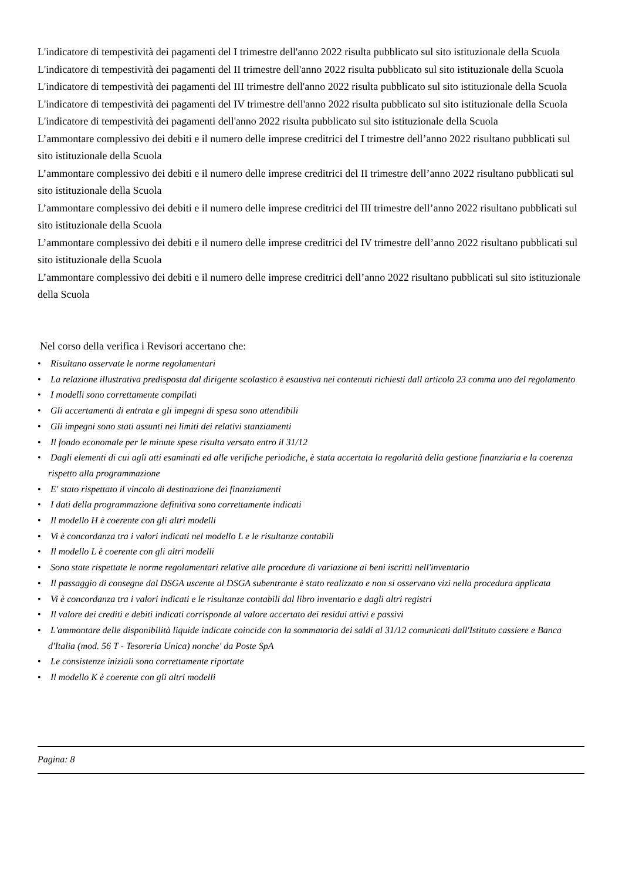L'indicatore di tempestività dei pagamenti del I trimestre dell'anno 2022 risulta pubblicato sul sito istituzionale della Scuola
L'indicatore di tempestività dei pagamenti del II trimestre dell'anno 2022 risulta pubblicato sul sito istituzionale della Scuola
L'indicatore di tempestività dei pagamenti del III trimestre dell'anno 2022 risulta pubblicato sul sito istituzionale della Scuola
L'indicatore di tempestività dei pagamenti del IV trimestre dell'anno 2022 risulta pubblicato sul sito istituzionale della Scuola
L'indicatore di tempestività dei pagamenti dell'anno 2022 risulta pubblicato sul sito istituzionale della Scuola
L’ammontare complessivo dei debiti e il numero delle imprese creditrici del I trimestre dell’anno 2022 risultano pubblicati sul sito istituzionale della Scuola
L’ammontare complessivo dei debiti e il numero delle imprese creditrici del II trimestre dell’anno 2022 risultano pubblicati sul sito istituzionale della Scuola
L’ammontare complessivo dei debiti e il numero delle imprese creditrici del III trimestre dell’anno 2022 risultano pubblicati sul sito istituzionale della Scuola
L’ammontare complessivo dei debiti e il numero delle imprese creditrici del IV trimestre dell’anno 2022 risultano pubblicati sul sito istituzionale della Scuola
L’ammontare complessivo dei debiti e il numero delle imprese creditrici dell’anno 2022 risultano pubblicati sul sito istituzionale della Scuola
Nel corso della verifica i Revisori accertano che:
• Risultano osservate le norme regolamentari
• La relazione illustrativa predisposta dal dirigente scolastico è esaustiva nei contenuti richiesti dall articolo 23 comma uno del regolamento
• I modelli sono correttamente compilati
• Gli accertamenti di entrata e gli impegni di spesa sono attendibili
• Gli impegni sono stati assunti nei limiti dei relativi stanziamenti
• Il fondo economale per le minute spese risulta versato entro il 31/12
• Dagli elementi di cui agli atti esaminati ed alle verifiche periodiche, è stata accertata la regolarità della gestione finanziaria e la coerenza rispetto alla programmazione
• E' stato rispettato il vincolo di destinazione dei finanziamenti
• I dati della programmazione definitiva sono correttamente indicati
• Il modello H è coerente con gli altri modelli
• Vi è concordanza tra i valori indicati nel modello L e le risultanze contabili
• Il modello L è coerente con gli altri modelli
• Sono state rispettate le norme regolamentari relative alle procedure di variazione ai beni iscritti nell'inventario
• Il passaggio di consegne dal DSGA uscente al DSGA subentrante è stato realizzato e non si osservano vizi nella procedura applicata
• Vi è concordanza tra i valori indicati e le risultanze contabili dal libro inventario e dagli altri registri
• Il valore dei crediti e debiti indicati corrisponde al valore accertato dei residui attivi e passivi
• L'ammontare delle disponibilità liquide indicate coincide con la sommatoria dei saldi al 31/12 comunicati dall'Istituto cassiere e Banca d'Italia (mod. 56 T - Tesoreria Unica) nonche' da Poste SpA
• Le consistenze iniziali sono correttamente riportate
• Il modello K è coerente con gli altri modelli
Pagina: 8